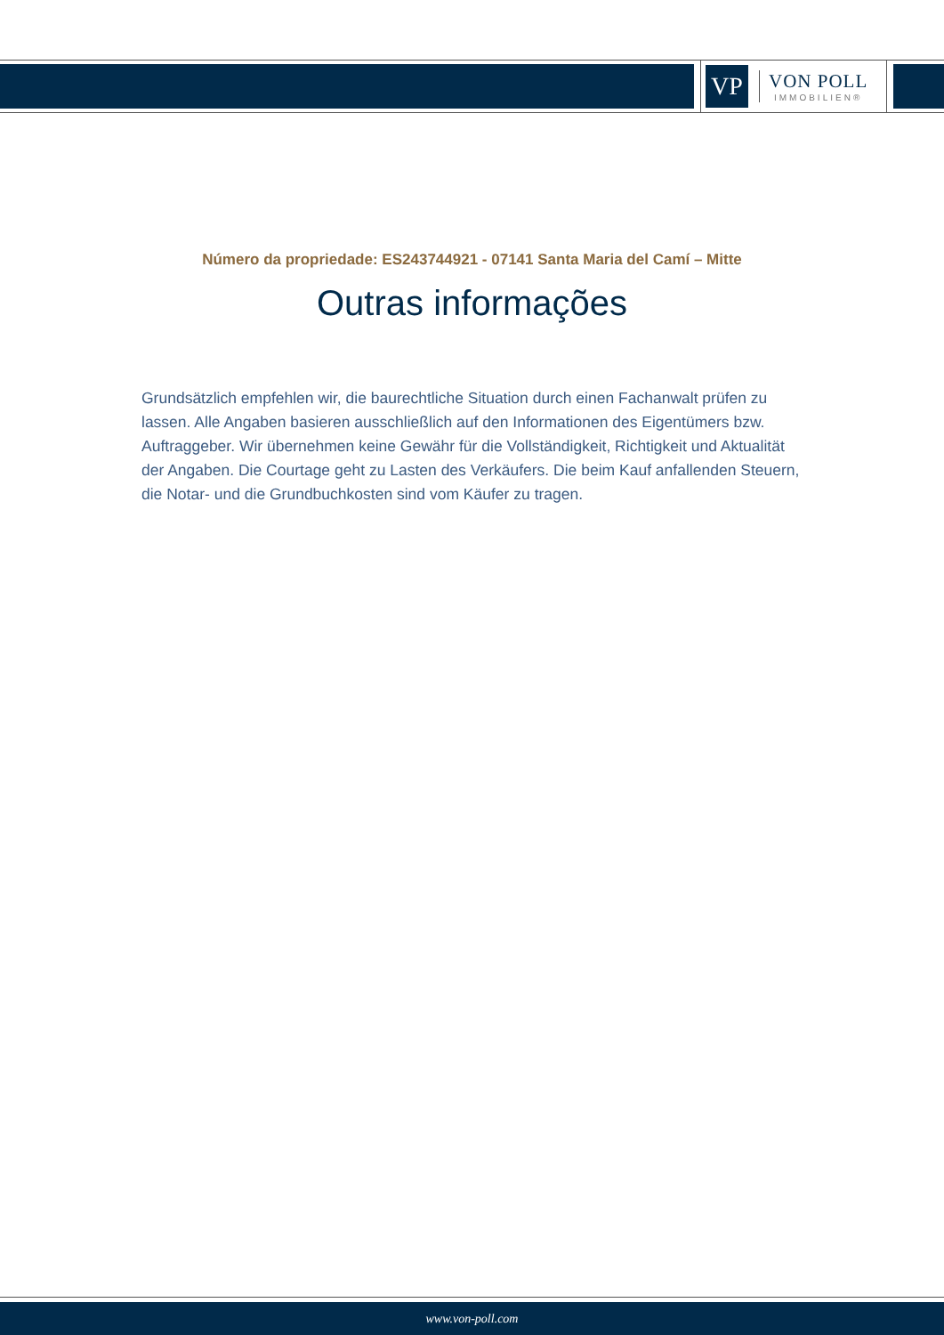VP
VON POLL
IMMOBILIEN®
Número da propriedade: ES243744921 - 07141 Santa Maria del Camí – Mitte
Outras informações
Grundsätzlich empfehlen wir, die baurechtliche Situation durch einen Fachanwalt prüfen zu lassen. Alle Angaben basieren ausschließlich auf den Informationen des Eigentümers bzw. Auftraggeber. Wir übernehmen keine Gewähr für die Vollständigkeit, Richtigkeit und Aktualität der Angaben. Die Courtage geht zu Lasten des Verkäufers. Die beim Kauf anfallenden Steuern, die Notar- und die Grundbuchkosten sind vom Käufer zu tragen.
www.von-poll.com